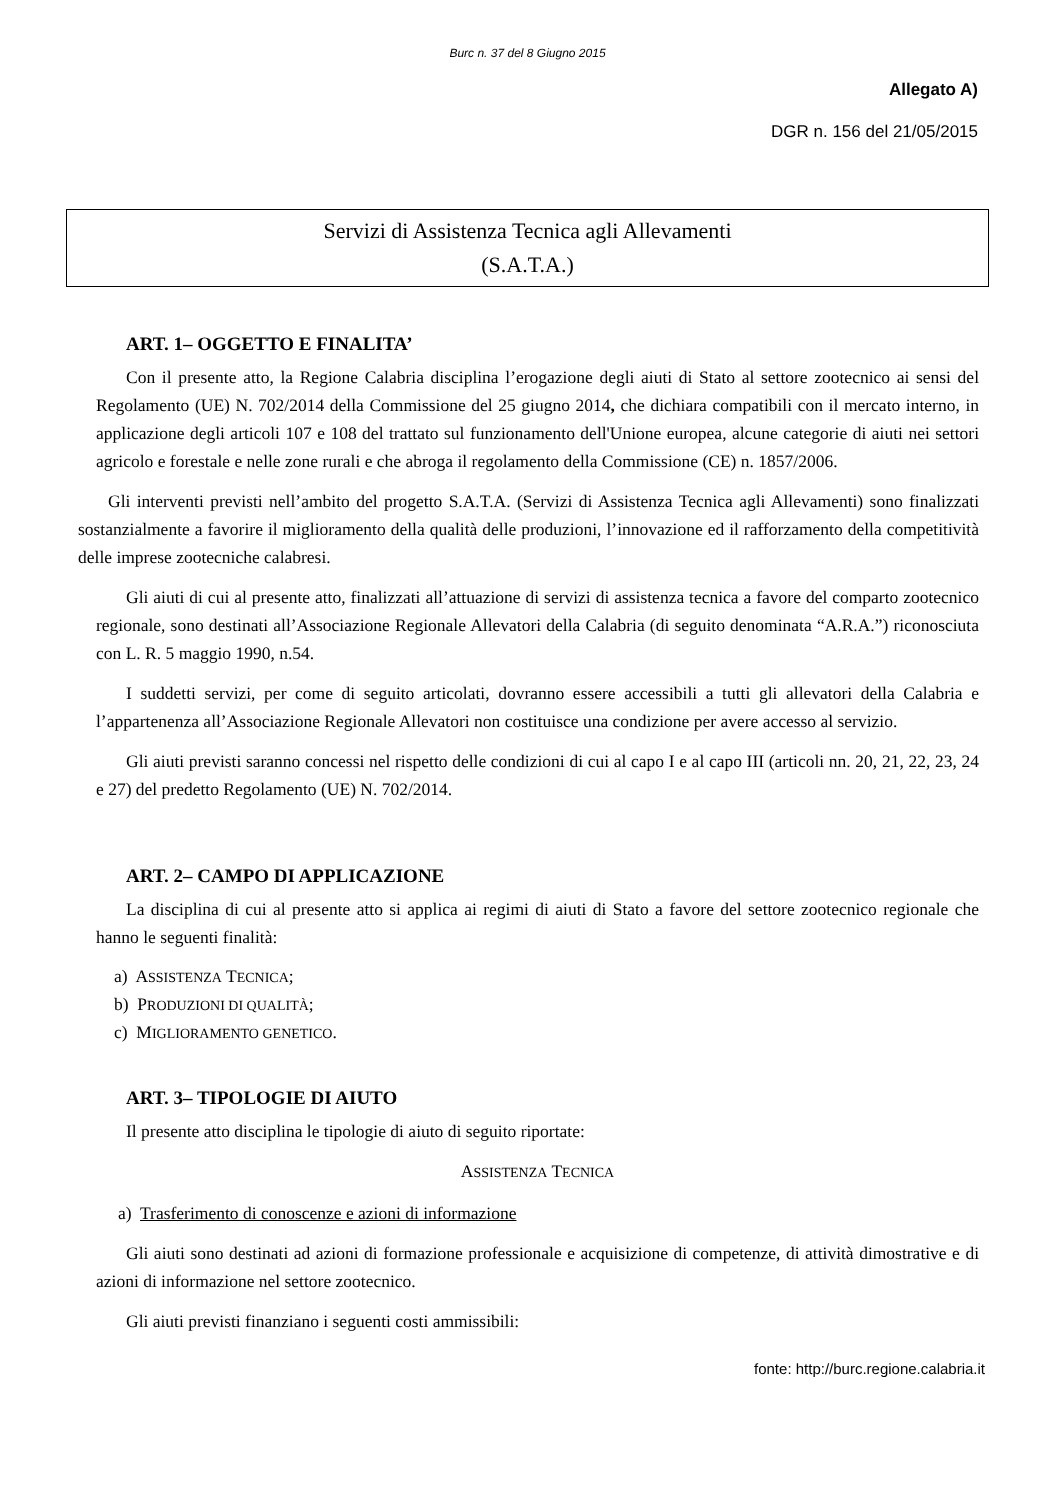Burc n. 37 del 8 Giugno 2015
Allegato A)
DGR n. 156 del 21/05/2015
Servizi di Assistenza Tecnica agli Allevamenti
(S.A.T.A.)
ART. 1– OGGETTO E FINALITA’
Con il presente atto, la Regione Calabria disciplina l’erogazione degli aiuti di Stato al settore zootecnico ai sensi del Regolamento (UE) N. 702/2014 della Commissione del 25 giugno 2014, che dichiara compatibili con il mercato interno, in applicazione degli articoli 107 e 108 del trattato sul funzionamento dell'Unione europea, alcune categorie di aiuti nei settori agricolo e forestale e nelle zone rurali e che abroga il regolamento della Commissione (CE) n. 1857/2006.
Gli interventi previsti nell’ambito del progetto S.A.T.A. (Servizi di Assistenza Tecnica agli Allevamenti) sono finalizzati sostanzialmente a favorire il miglioramento della qualità delle produzioni, l’innovazione ed il rafforzamento della competitività delle imprese zootecniche calabresi.
Gli aiuti di cui al presente atto, finalizzati all’attuazione di servizi di assistenza tecnica a favore del comparto zootecnico regionale, sono destinati all’Associazione Regionale Allevatori della Calabria (di seguito denominata “A.R.A.”) riconosciuta con L. R. 5 maggio 1990, n.54.
I suddetti servizi, per come di seguito articolati, dovranno essere accessibili a tutti gli allevatori della Calabria e l’appartenenza all’Associazione Regionale Allevatori non costituisce una condizione per avere accesso al servizio.
Gli aiuti previsti saranno concessi nel rispetto delle condizioni di cui al capo I e al capo III (articoli nn. 20, 21, 22, 23, 24 e 27) del predetto Regolamento (UE) N. 702/2014.
ART. 2– CAMPO DI APPLICAZIONE
La disciplina di cui al presente atto si applica ai regimi di aiuti di Stato a favore del settore zootecnico regionale che hanno le seguenti finalità:
a) ASSISTENZA TECNICA;
b) PRODUZIONI DI QUALITÀ;
c) MIGLIORAMENTO GENETICO.
ART. 3– TIPOLOGIE DI AIUTO
Il presente atto disciplina le tipologie di aiuto di seguito riportate:
ASSISTENZA TECNICA
a) Trasferimento di conoscenze e azioni di informazione
Gli aiuti sono destinati ad azioni di formazione professionale e acquisizione di competenze, di attività dimostrative e di azioni di informazione nel settore zootecnico.
Gli aiuti previsti finanziano i seguenti costi ammissibili:
fonte: http://burc.regione.calabria.it